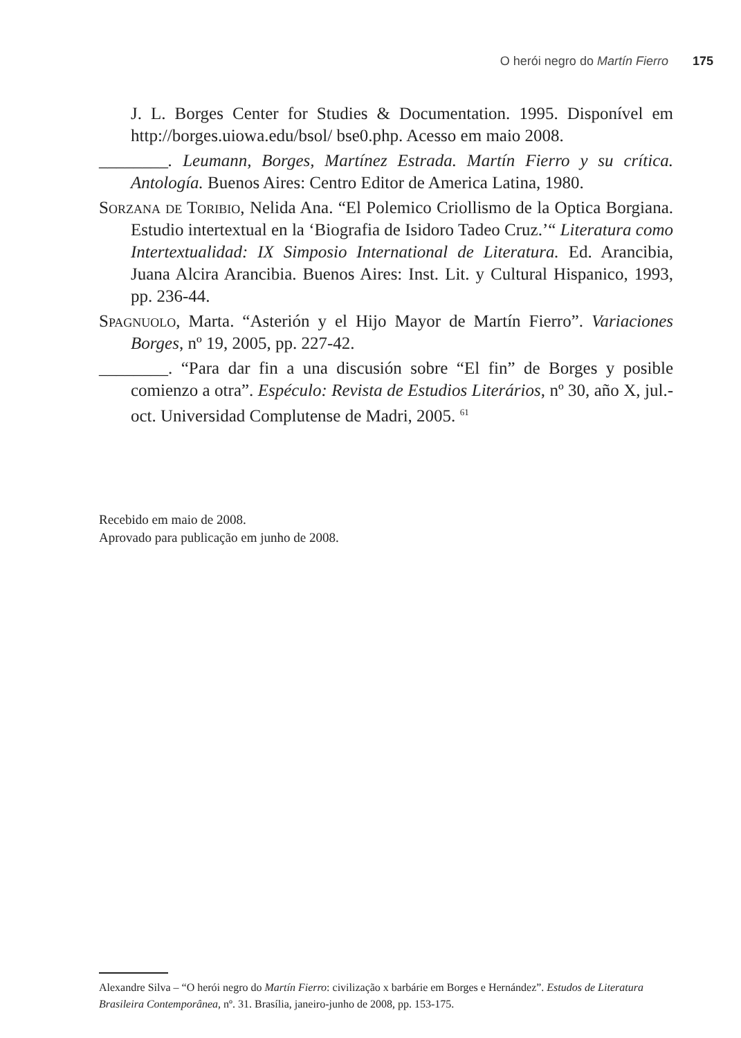O herói negro do Martín Fierro 175
J. L. Borges Center for Studies & Documentation. 1995. Disponível em http://borges.uiowa.edu/bsol/ bse0.php. Acesso em maio 2008.
________. Leumann, Borges, Martínez Estrada. Martín Fierro y su crítica. Antología. Buenos Aires: Centro Editor de America Latina, 1980.
Sorzana de Toribio, Nelida Ana. “El Polemico Criollismo de la Optica Borgiana. Estudio intertextual en la ‘Biografia de Isidoro Tadeo Cruz.’“ Literatura como Intertextualidad: IX Simposio International de Literatura. Ed. Arancibia, Juana Alcira Arancibia. Buenos Aires: Inst. Lit. y Cultural Hispanico, 1993, pp. 236-44.
Spagnuolo, Marta. “Asterión y el Hijo Mayor de Martín Fierro”. Variaciones Borges, nº 19, 2005, pp. 227-42.
________. “Para dar fin a una discusión sobre “El fin” de Borges y posible comienzo a otra”. Espéculo: Revista de Estudios Literários, nº 30, año X, jul.-oct. Universidad Complutense de Madri, 2005. <sup>61</sup>
Recebido em maio de 2008.
Aprovado para publicação em junho de 2008.
Alexandre Silva – “O herói negro do Martín Fierro: civilização x barbárie em Borges e Hernández”. Estudos de Literatura Brasileira Contemporânea, nº. 31. Brasília, janeiro-junho de 2008, pp. 153-175.